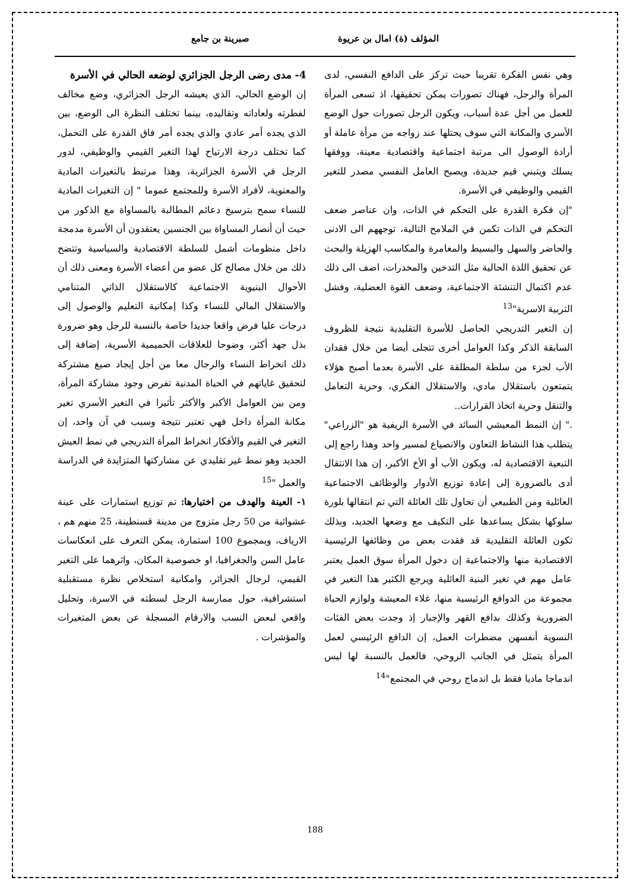المؤلف (ة) امال بن عريوة صبرينة بن جامع
وهي نفس الفكرة تقريبا حيث تركز على الدافع النفسي، لدى المرأة والرجل، فهناك تصورات يمكن تحقيقها، اذ تسعى المرأة للعمل من أجل عدة أسباب، ويكون الرجل تصورات حول الوضع الأسري والمكانة التي سوف يحتلها عند زواجه من مرأة عاملة أو أرادة الوصول الى مرتبة اجتماعية واقتصادية معينة، ووفقها يسلك ويتبني قيم جديدة، ويصبح العامل النفسي مصدر للتغير القيمي والوظيفي في الأسرة.
"إن فكرة القدرة على التحكم في الذات، وان عناصر ضعف التحكم في الذات تكمن في الملامح التالية، توجههم الى الادنى والحاضر والسهل والبسيط والمغامرة والمكاسب الهزيلة والبحث عن تحقيق اللذة الحالية مثل التدخين والمخدرات، اضف الى ذلك عدم اكتمال التنشئة الاجتماعية، وضعف القوة العضلية، وفشل التربية الاسرية"<sup>13</sup>
إن التغير التدريجي الحاصل للأسرة التقليدية نتيجة للظروف السابقة الذكر وكذا العوامل أخرى تتجلى أيضا من خلال فقدان الأب لجزء من سلطة المطلقة على الأسرة بعدما أصبح هؤلاء يتمتعون باستقلال مادي، والاستقلال الفكري، وحرية التعامل والتنقل وحرية اتخاذ القرارات..
." إن النمط المعيشي السائد في الأسرة الريفية هو "الزراعي" يتطلب هذا النشاط التعاون والانصياع لمسير واحد وهذا راجع إلى التبعية الاقتصادية له، ويكون الأب أو الأخ الأكبر، إن هذا الانتقال أدى بالضرورة إلى إعادة توزيع الأدوار والوظائف الاجتماعية العائلية ومن الطبيعي أن تحاول تلك العائلة التي تم انتقالها بلورة سلوكها بشكل يساعدها على التكيف مع وضعها الجديد، وبذلك تكون العائلة التقليدية قد فقدت بعض من وظائفها الرئيسية الاقتصادية منها والاجتماعية إن دخول المرأة سوق العمل يعتبر عامل مهم في تغير البنية العائلية ويرجع الكثير هذا التغير في مجموعة من الدوافع الرئيسية منها، غلاء المعيشة ولوازم الحياة الضرورية وكذلك بدافع القهر والإجبار إذ وجدت بعض الفئات النسوية أنفسهن مضطرات العمل، إن الدافع الرئيسي لعمل المرأة يتمثل في الجانب الروحي، فالعمل بالنسبة لها ليس اندماجا ماديا فقط بل اندماج روحي في المجتمع"<sup>14</sup>
4- مدى رضى الرجل الجزائري لوضعه الحالي في الأسرة
إن الوضع الحالي، الذي يعيشه الرجل الجزائري، وضع مخالف لفطرته ولعاداته وتقاليده، بينما تختلف النظرة الى الوضع، بين الذي يجده أمر عادي والذي يجده أمر فاق القدرة على التحمل، كما تختلف درجة الارتياح لهذا التغير القيمي والوظيفي، لدور الرجل في الأسرة الجزائرية، وهذا مرتبط بالتغيرات المادية والمعنوية، لأفراد الأسرة وللمجتمع عموما " إن التغيرات المادية للنساء سمح بترسيخ دعائم المطالبة بالمساواة مع الذكور من حيث أن أنصار المساواة بين الجنسين يعتقدون أن الأسرة مدمجة داخل منظومات أشمل للسلطة الاقتصادية والسياسية وتتضح ذلك من خلال مصالح كل عضو من أعضاء الأسرة ومعنى ذلك أن الأحوال البنيوية الاجتماعية كالاستقلال الذاتي المتنامي والاستقلال المالي للنساء وكذا إمكانية التعليم والوصول إلى درجات عليا فرض واقعا جديدا خاصة بالنسبة للرجل وهو ضرورة بذل جهد أكثر، وضوحا للعلاقات الحميمية الأسرية، إضافة إلى ذلك انخراط النساء والرجال معا من أجل إيجاد صيغ مشتركة لتحقيق غاياتهم في الحياة المدنية تفرض وجود مشاركة المرأة، ومن بين العوامل الأكبر والأكثر تأثيرا في التغير الأسري تغير مكانة المرأة داخل فهي تعتبر نتيجة وسبب في آن واحد، إن التغير في القيم والأفكار انخراط المرأة التدريجي في نمط العيش الجديد وهو نمط غير تقليدي عن مشاركتها المتزايدة في الدراسة والعمل "<sup>15</sup>
١- العينة والهدف من اختيارها: تم توزيع استمارات على عينة عشوائية من 50 رجل متزوج من مدينة قسنطينة، 25 منهم هم ، الارياف، وبمجموع 100 استمارة، يمكن التعرف على انعكاسات عامل السن والجغرافيا، او خصوصية المكان، واثرهما على التغير القيمي، لرجال الجزائر، وامكانية استخلاص نظرة مستقبلية استشرافية، حول ممارسة الرجل لسطته في الاسرة، وتحليل واقعي لبعض النسب والارقام المسجلة عن بعض المتغيرات والمؤشرات .
188